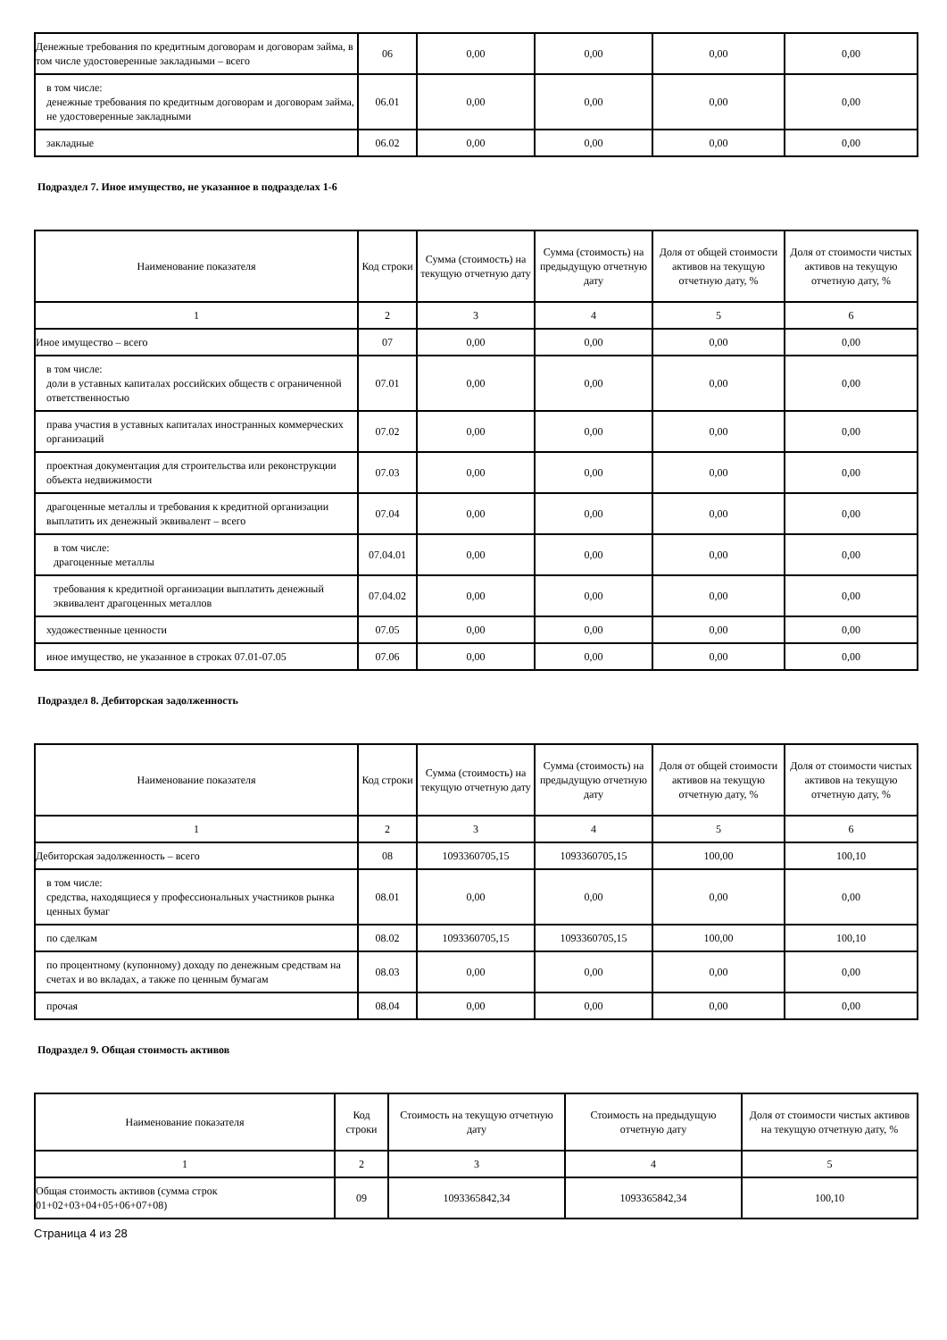| Денежные требования по кредитным договорам и договорам займа, в том числе удостоверенные закладными – всего | 06 | 0,00 | 0,00 | 0,00 | 0,00 |
| в том числе: денежные требования по кредитным договорам и договорам займа, не удостоверенные закладными | 06.01 | 0,00 | 0,00 | 0,00 | 0,00 |
| закладные | 06.02 | 0,00 | 0,00 | 0,00 | 0,00 |
Подраздел 7. Иное имущество, не указанное в подразделах 1-6
| Наименование показателя | Код строки | Сумма (стоимость) на текущую отчетную дату | Сумма (стоимость) на предыдущую отчетную дату | Доля от общей стоимости активов на текущую отчетную дату, % | Доля от стоимости чистых активов на текущую отчетную дату, % |
| --- | --- | --- | --- | --- | --- |
| 1 | 2 | 3 | 4 | 5 | 6 |
| Иное имущество – всего | 07 | 0,00 | 0,00 | 0,00 | 0,00 |
| в том числе: доли в уставных капиталах российских обществ с ограниченной ответственностью | 07.01 | 0,00 | 0,00 | 0,00 | 0,00 |
| права участия в уставных капиталах иностранных коммерческих организаций | 07.02 | 0,00 | 0,00 | 0,00 | 0,00 |
| проектная документация для строительства или реконструкции объекта недвижимости | 07.03 | 0,00 | 0,00 | 0,00 | 0,00 |
| драгоценные металлы и требования к кредитной организации выплатить их денежный эквивалент – всего | 07.04 | 0,00 | 0,00 | 0,00 | 0,00 |
| в том числе: драгоценные металлы | 07.04.01 | 0,00 | 0,00 | 0,00 | 0,00 |
| требования к кредитной организации выплатить денежный эквивалент драгоценных металлов | 07.04.02 | 0,00 | 0,00 | 0,00 | 0,00 |
| художественные ценности | 07.05 | 0,00 | 0,00 | 0,00 | 0,00 |
| иное имущество, не указанное в строках 07.01-07.05 | 07.06 | 0,00 | 0,00 | 0,00 | 0,00 |
Подраздел 8. Дебиторская задолженность
| Наименование показателя | Код строки | Сумма (стоимость) на текущую отчетную дату | Сумма (стоимость) на предыдущую отчетную дату | Доля от общей стоимости активов на текущую отчетную дату, % | Доля от стоимости чистых активов на текущую отчетную дату, % |
| --- | --- | --- | --- | --- | --- |
| 1 | 2 | 3 | 4 | 5 | 6 |
| Дебиторская задолженность – всего | 08 | 1093360705,15 | 1093360705,15 | 100,00 | 100,10 |
| в том числе: средства, находящиеся у профессиональных участников рынка ценных бумаг | 08.01 | 0,00 | 0,00 | 0,00 | 0,00 |
| по сделкам | 08.02 | 1093360705,15 | 1093360705,15 | 100,00 | 100,10 |
| по процентному (купонному) доходу по денежным средствам на счетах и во вкладах, а также по ценным бумагам | 08.03 | 0,00 | 0,00 | 0,00 | 0,00 |
| прочая | 08.04 | 0,00 | 0,00 | 0,00 | 0,00 |
Подраздел 9. Общая стоимость активов
| Наименование показателя | Код строки | Стоимость на текущую отчетную дату | Стоимость на предыдущую отчетную дату | Доля от стоимости чистых активов на текущую отчетную дату, % |
| --- | --- | --- | --- | --- |
| 1 | 2 | 3 | 4 | 5 |
| Общая стоимость активов (сумма строк 01+02+03+04+05+06+07+08) | 09 | 1093365842,34 | 1093365842,34 | 100,10 |
Страница 4 из 28